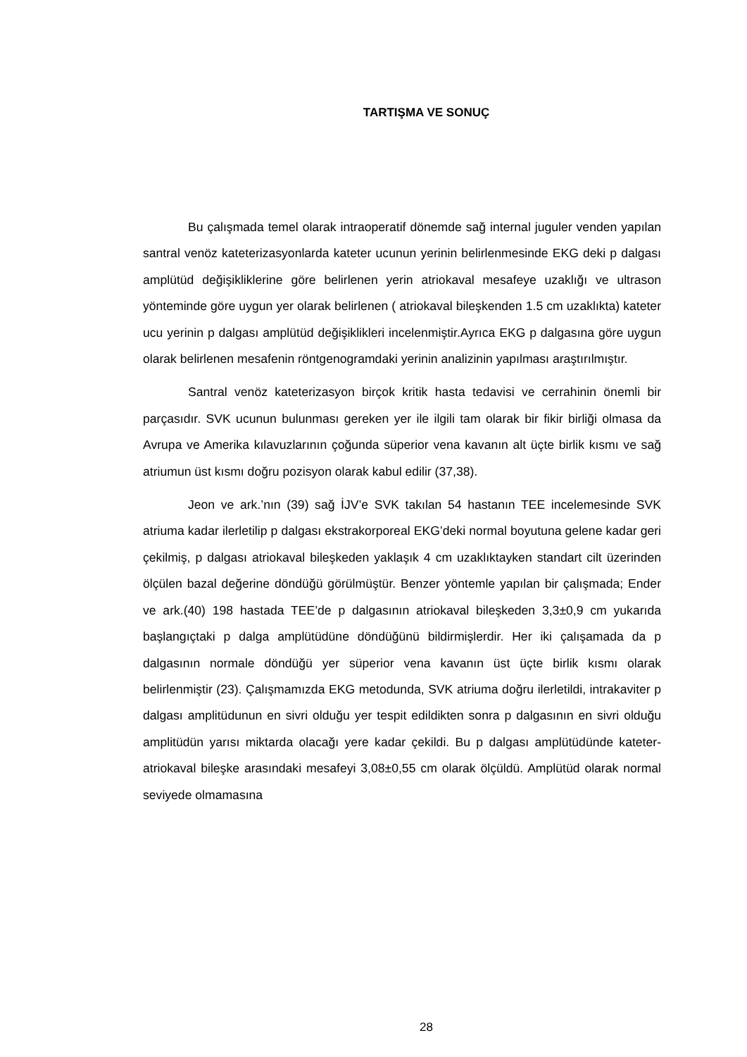TARTIŞMA VE SONUÇ
Bu çalışmada temel olarak intraoperatif dönemde sağ internal juguler venden yapılan santral venöz kateterizasyonlarda kateter ucunun yerinin belirlenmesinde EKG deki p dalgası amplütüd değişikliklerine göre belirlenen yerin atriokaval mesafeye uzaklığı ve ultrason yönteminde göre uygun yer olarak belirlenen ( atriokaval bileşkenden 1.5 cm uzaklıkta) kateter ucu yerinin p dalgası amplütüd değişiklikleri incelenmiştir.Ayrıca EKG p dalgasına göre uygun olarak belirlenen mesafenin röntgenogramdaki yerinin analizinin yapılması araştırılmıştır.
Santral venöz kateterizasyon birçok kritik hasta tedavisi ve cerrahinin önemli bir parçasıdır. SVK ucunun bulunması gereken yer ile ilgili tam olarak bir fikir birliği olmasa da Avrupa ve Amerika kılavuzlarının çoğunda süperior vena kavanın alt üçte birlik kısmı ve sağ atriumun üst kısmı doğru pozisyon olarak kabul edilir (37,38).
Jeon ve ark.’nın (39) sağ İJV’e SVK takılan 54 hastanın TEE incelemesinde SVK atriuma kadar ilerletilip p dalgası ekstrakorporeal EKG’deki normal boyutuna gelene kadar geri çekilmiş, p dalgası atriokaval bileşkeden yaklaşık 4 cm uzaklıktayken standart cilt üzerinden ölçülen bazal değerine döndüğü görülmüştür. Benzer yöntemle yapılan bir çalışmada; Ender ve ark.(40) 198 hastada TEE’de p dalgasının atriokaval bileşkeden 3,3±0,9 cm yukarıda başlangıçtaki p dalga amplütüdüne döndüğünü bildirmişlerdir. Her iki çalışamada da p dalgasının normale döndüğü yer süperior vena kavanın üst üçte birlik kısmı olarak belirlenmiştir (23). Çalışmamızda EKG metodunda, SVK atriuma doğru ilerletildi, intrakaviter p dalgası amplitüdunun en sivri olduğu yer tespit edildikten sonra p dalgasının en sivri olduğu amplitüdün yarısı miktarda olacağı yere kadar çekildi. Bu p dalgası amplütüdünde kateter-atriokaval bileşke arasındaki mesafeyi 3,08±0,55 cm olarak ölçüldü. Amplütüd olarak normal seviyede olmamasına
28